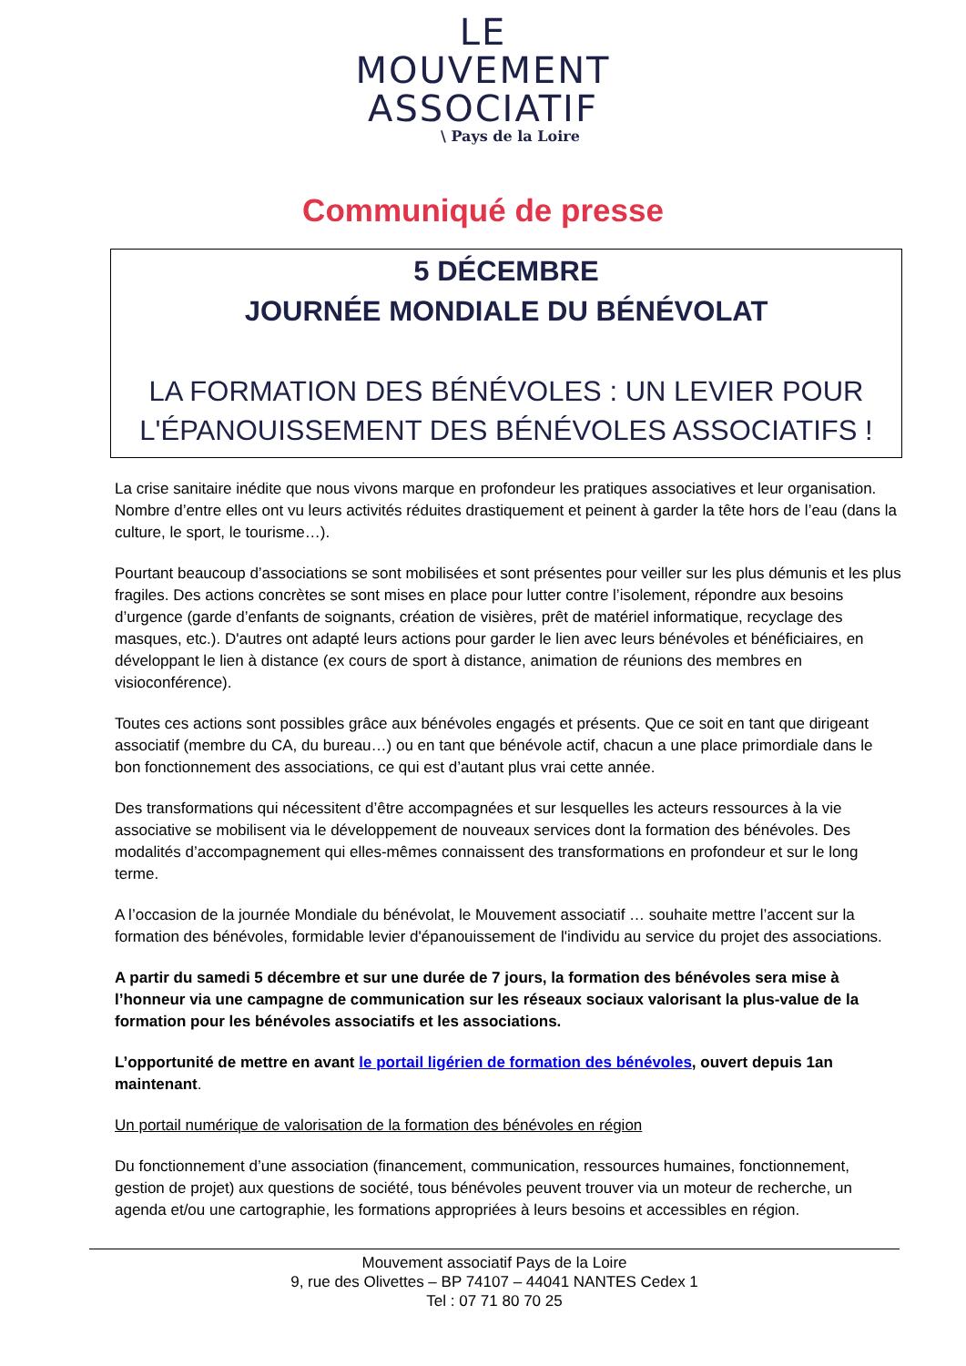LE
MOUVEMENT
ASSOCIATIF
\ Pays de la Loire
Communiqué de presse
5 DÉCEMBRE
JOURNÉE MONDIALE DU BÉNÉVOLAT
LA FORMATION DES BÉNÉVOLES : UN LEVIER POUR L'ÉPANOUISSEMENT DES BÉNÉVOLES ASSOCIATIFS !
La crise sanitaire inédite que nous vivons marque en profondeur les pratiques associatives et leur organisation. Nombre d’entre elles ont vu leurs activités réduites drastiquement et peinent à garder la tête hors de l’eau (dans la culture, le sport, le tourisme…).
Pourtant beaucoup d’associations se sont mobilisées et sont présentes pour veiller sur les plus démunis et les plus fragiles. Des actions concrètes se sont mises en place pour lutter contre l’isolement, répondre aux besoins d’urgence (garde d’enfants de soignants, création de visières, prêt de matériel informatique, recyclage des masques, etc.). D'autres ont adapté leurs actions pour garder le lien avec leurs bénévoles et bénéficiaires, en développant le lien à distance (ex cours de sport à distance, animation de réunions des membres en visioconférence).
Toutes ces actions sont possibles grâce aux bénévoles engagés et présents. Que ce soit en tant que dirigeant associatif (membre du CA, du bureau…) ou en tant que bénévole actif, chacun a une place primordiale dans le bon fonctionnement des associations, ce qui est d’autant plus vrai cette année.
Des transformations qui nécessitent d’être accompagnées et sur lesquelles les acteurs ressources à la vie associative se mobilisent via le développement de nouveaux services dont la formation des bénévoles. Des modalités d’accompagnement qui elles-mêmes connaissent des transformations en profondeur et sur le long terme.
A l’occasion de la journée Mondiale du bénévolat, le Mouvement associatif … souhaite mettre l’accent sur la formation des bénévoles, formidable levier d'épanouissement de l'individu au service du projet des associations.
A partir du samedi 5 décembre et sur une durée de 7 jours, la formation des bénévoles sera mise à l’honneur via une campagne de communication sur les réseaux sociaux valorisant la plus-value de la formation pour les bénévoles associatifs et les associations.
L’opportunité de mettre en avant le portail ligérien de formation des bénévoles, ouvert depuis 1an maintenant.
Un portail numérique de valorisation de la formation des bénévoles en région
Du fonctionnement d’une association (financement, communication, ressources humaines, fonctionnement, gestion de projet) aux questions de société, tous bénévoles peuvent trouver via un moteur de recherche, un agenda et/ou une cartographie, les formations appropriées à leurs besoins et accessibles en région.
Mouvement associatif Pays de la Loire
9, rue des Olivettes – BP 74107 – 44041 NANTES Cedex 1
Tel : 07 71 80 70 25